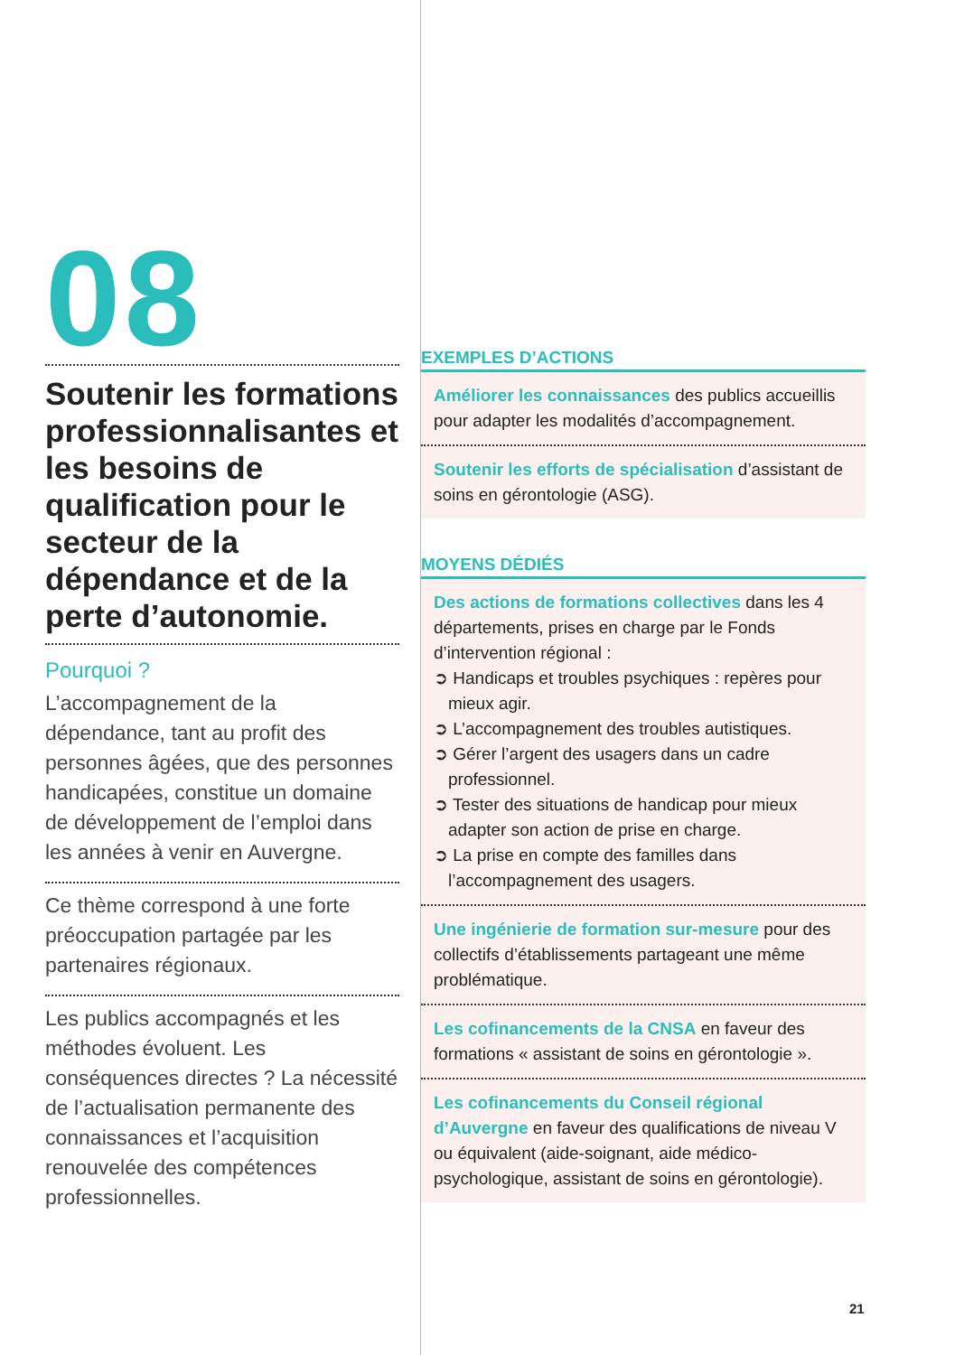08
Soutenir les formations professionnalisantes et les besoins de qualification pour le secteur de la dépendance et de la perte d’autonomie.
Pourquoi ?
L’accompagnement de la dépendance, tant au profit des personnes âgées, que des personnes handicapées, constitue un domaine de développement de l’emploi dans les années à venir en Auvergne.
Ce thème correspond à une forte préoccupation partagée par les partenaires régionaux.
Les publics accompagnés et les méthodes évoluent. Les conséquences directes ? La nécessité de l’actualisation permanente des connaissances et l’acquisition renouvelée des compétences professionnelles.
EXEMPLES D’ACTIONS
Améliorer les connaissances des publics accueillis pour adapter les modalités d’accompagnement.
Soutenir les efforts de spécialisation d’assistant de soins en gérontologie (ASG).
MOYENS DÉDIÉS
Des actions de formations collectives dans les 4 départements, prises en charge par le Fonds d’intervention régional :
➲ Handicaps et troubles psychiques : repères pour mieux agir.
➲ L’accompagnement des troubles autistiques.
➲ Gérer l’argent des usagers dans un cadre professionnel.
➲ Tester des situations de handicap pour mieux adapter son action de prise en charge.
➲ La prise en compte des familles dans l’accompagnement des usagers.
Une ingénierie de formation sur-mesure pour des collectifs d’établissements partageant une même problématique.
Les cofinancements de la CNSA en faveur des formations « assistant de soins en gérontologie ».
Les cofinancements du Conseil régional d’Auvergne en faveur des qualifications de niveau V ou équivalent (aide-soignant, aide médico-psychologique, assistant de soins en gérontologie).
21